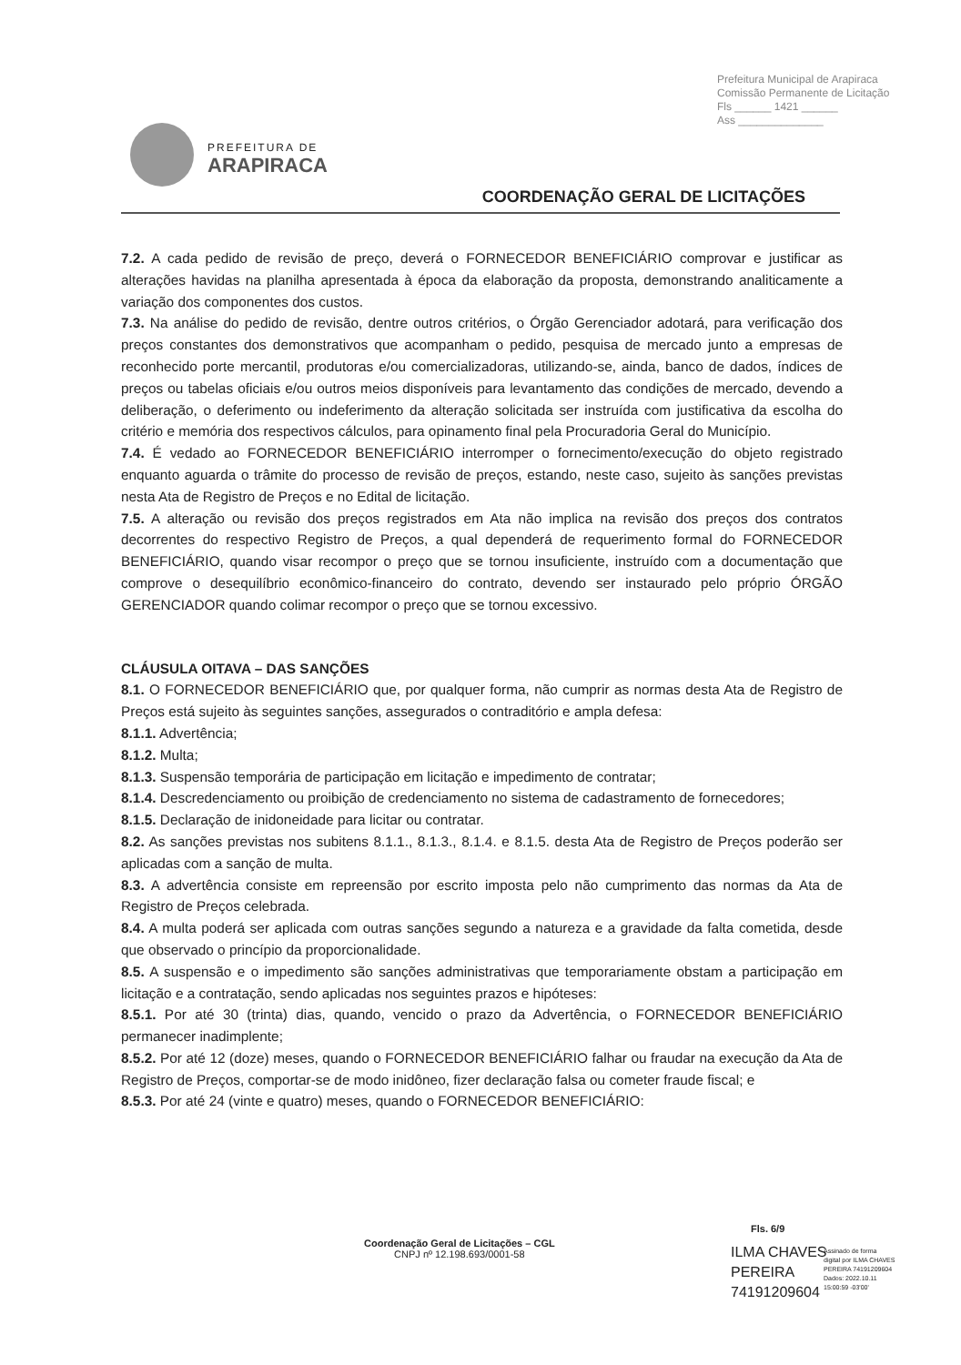Prefeitura Municipal de Arapiraca
Comissão Permanente de Licitação
Fls ______ 1421 ______
Ass ______________
PREFEITURA DE
ARAPIRACA
COORDENAÇÃO GERAL DE LICITAÇÕES
7.2. A cada pedido de revisão de preço, deverá o FORNECEDOR BENEFICIÁRIO comprovar e justificar as alterações havidas na planilha apresentada à época da elaboração da proposta, demonstrando analiticamente a variação dos componentes dos custos.
7.3. Na análise do pedido de revisão, dentre outros critérios, o Órgão Gerenciador adotará, para verificação dos preços constantes dos demonstrativos que acompanham o pedido, pesquisa de mercado junto a empresas de reconhecido porte mercantil, produtoras e/ou comercializadoras, utilizando-se, ainda, banco de dados, índices de preços ou tabelas oficiais e/ou outros meios disponíveis para levantamento das condições de mercado, devendo a deliberação, o deferimento ou indeferimento da alteração solicitada ser instruída com justificativa da escolha do critério e memória dos respectivos cálculos, para opinamento final pela Procuradoria Geral do Município.
7.4. É vedado ao FORNECEDOR BENEFICIÁRIO interromper o fornecimento/execução do objeto registrado enquanto aguarda o trâmite do processo de revisão de preços, estando, neste caso, sujeito às sanções previstas nesta Ata de Registro de Preços e no Edital de licitação.
7.5. A alteração ou revisão dos preços registrados em Ata não implica na revisão dos preços dos contratos decorrentes do respectivo Registro de Preços, a qual dependerá de requerimento formal do FORNECEDOR BENEFICIÁRIO, quando visar recompor o preço que se tornou insuficiente, instruído com a documentação que comprove o desequilíbrio econômico-financeiro do contrato, devendo ser instaurado pelo próprio ÓRGÃO GERENCIADOR quando colimar recompor o preço que se tornou excessivo.
CLÁUSULA OITAVA – DAS SANÇÕES
8.1. O FORNECEDOR BENEFICIÁRIO que, por qualquer forma, não cumprir as normas desta Ata de Registro de Preços está sujeito às seguintes sanções, assegurados o contraditório e ampla defesa:
8.1.1. Advertência;
8.1.2. Multa;
8.1.3. Suspensão temporária de participação em licitação e impedimento de contratar;
8.1.4. Descredenciamento ou proibição de credenciamento no sistema de cadastramento de fornecedores;
8.1.5. Declaração de inidoneidade para licitar ou contratar.
8.2. As sanções previstas nos subitens 8.1.1., 8.1.3., 8.1.4. e 8.1.5. desta Ata de Registro de Preços poderão ser aplicadas com a sanção de multa.
8.3. A advertência consiste em repreensão por escrito imposta pelo não cumprimento das normas da Ata de Registro de Preços celebrada.
8.4. A multa poderá ser aplicada com outras sanções segundo a natureza e a gravidade da falta cometida, desde que observado o princípio da proporcionalidade.
8.5. A suspensão e o impedimento são sanções administrativas que temporariamente obstam a participação em licitação e a contratação, sendo aplicadas nos seguintes prazos e hipóteses:
8.5.1. Por até 30 (trinta) dias, quando, vencido o prazo da Advertência, o FORNECEDOR BENEFICIÁRIO permanecer inadimplente;
8.5.2. Por até 12 (doze) meses, quando o FORNECEDOR BENEFICIÁRIO falhar ou fraudar na execução da Ata de Registro de Preços, comportar-se de modo inidôneo, fizer declaração falsa ou cometer fraude fiscal; e
8.5.3. Por até 24 (vinte e quatro) meses, quando o FORNECEDOR BENEFICIÁRIO:
Fls. 6/9
Coordenação Geral de Licitações – CGL
CNPJ nº 12.198.693/0001-58
ILMA CHAVES PEREIRA 74191209604
Assinado de forma
digital por ILMA CHAVES
PEREIRA 74191209604
Dados: 2022.10.11
15:00:59 -03'00'